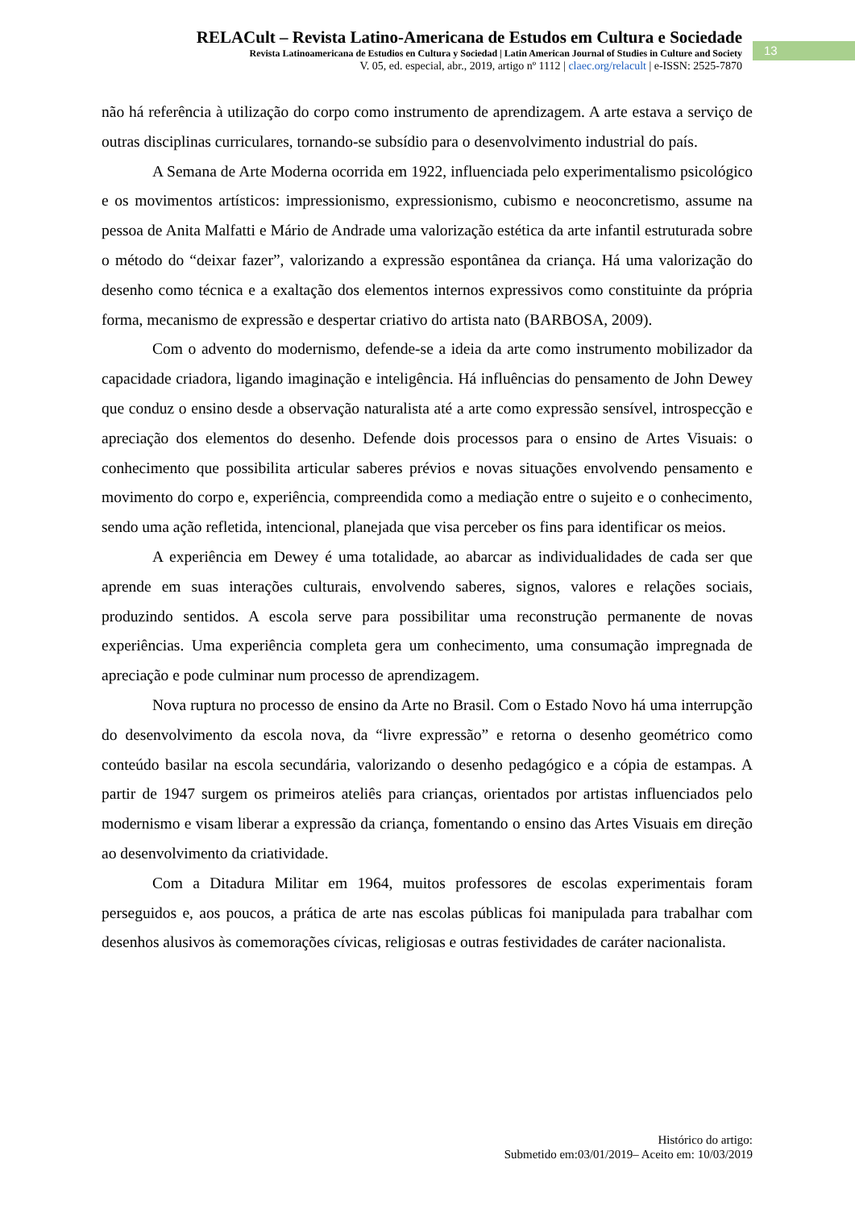RELACult – Revista Latino-Americana de Estudos em Cultura e Sociedade
Revista Latinoamericana de Estudios en Cultura y Sociedad | Latin American Journal of Studies in Culture and Society
V. 05, ed. especial, abr., 2019, artigo nº 1112 | claec.org/relacult | e-ISSN: 2525-7870
13
não há referência à utilização do corpo como instrumento de aprendizagem. A arte estava a serviço de outras disciplinas curriculares, tornando-se subsídio para o desenvolvimento industrial do país.
A Semana de Arte Moderna ocorrida em 1922, influenciada pelo experimentalismo psicológico e os movimentos artísticos: impressionismo, expressionismo, cubismo e neoconcretismo, assume na pessoa de Anita Malfatti e Mário de Andrade uma valorização estética da arte infantil estruturada sobre o método do “deixar fazer”, valorizando a expressão espontânea da criança. Há uma valorização do desenho como técnica e a exaltação dos elementos internos expressivos como constituinte da própria forma, mecanismo de expressão e despertar criativo do artista nato (BARBOSA, 2009).
Com o advento do modernismo, defende-se a ideia da arte como instrumento mobilizador da capacidade criadora, ligando imaginação e inteligência. Há influências do pensamento de John Dewey que conduz o ensino desde a observação naturalista até a arte como expressão sensível, introspecção e apreciação dos elementos do desenho. Defende dois processos para o ensino de Artes Visuais: o conhecimento que possibilita articular saberes prévios e novas situações envolvendo pensamento e movimento do corpo e, experiência, compreendida como a mediação entre o sujeito e o conhecimento, sendo uma ação refletida, intencional, planejada que visa perceber os fins para identificar os meios.
A experiência em Dewey é uma totalidade, ao abarcar as individualidades de cada ser que aprende em suas interações culturais, envolvendo saberes, signos, valores e relações sociais, produzindo sentidos. A escola serve para possibilitar uma reconstrução permanente de novas experiências. Uma experiência completa gera um conhecimento, uma consumação impregnada de apreciação e pode culminar num processo de aprendizagem.
Nova ruptura no processo de ensino da Arte no Brasil. Com o Estado Novo há uma interrupção do desenvolvimento da escola nova, da “livre expressão” e retorna o desenho geométrico como conteúdo basilar na escola secundária, valorizando o desenho pedagógico e a cópia de estampas. A partir de 1947 surgem os primeiros ateliês para crianças, orientados por artistas influenciados pelo modernismo e visam liberar a expressão da criança, fomentando o ensino das Artes Visuais em direção ao desenvolvimento da criatividade.
Com a Ditadura Militar em 1964, muitos professores de escolas experimentais foram perseguidos e, aos poucos, a prática de arte nas escolas públicas foi manipulada para trabalhar com desenhos alusivos às comemorações cívicas, religiosas e outras festividades de caráter nacionalista.
Histórico do artigo:
Submetido em:03/01/2019– Aceito em: 10/03/2019